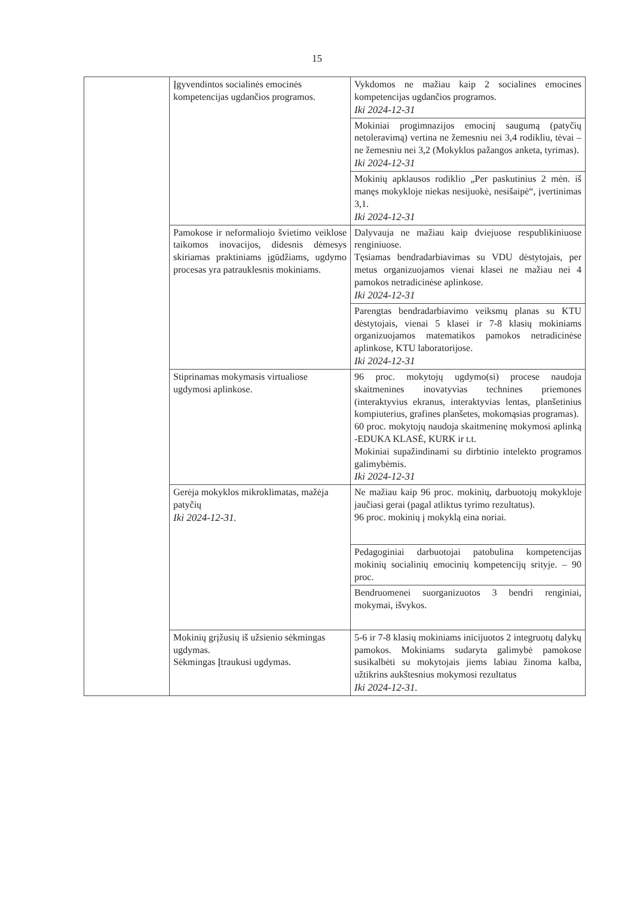15
| | Įgyvendintos socialinės emocinės kompetencijas ugdančios programos. | Vykdomos ne mažiau kaip 2 socialines emocines kompetencijas ugdančios programos. Iki 2024-12-31 |
| | | Mokiniai progimnazijos emocinį saugumą (patyčių netoleravimą) vertina ne žemesniu nei 3,4 rodikliu, tėvai – ne žemesniu nei 3,2 (Mokyklos pažangos anketa, tyrimas). Iki 2024-12-31 |
| | | Mokinių apklausos rodiklio „Per paskutinius 2 mėn. iš manęs mokykloje niekas nesijuokė, nesišaipė“, įvertinimas 3,1. Iki 2024-12-31 |
| | Pamokose ir neformaliojo švietimo veiklose taikomos inovacijos, didesnis dėmesys skiriamas praktiniams įgūdžiams, ugdymo procesas yra patrauklesnis mokiniams. | Dalyvauja ne mažiau kaip dviejuose respublikiniuose renginiuose. Tęsiamas bendradarbiavimas su VDU dėstytojais, per metus organizuojamos vienai klasei ne mažiau nei 4 pamokos netradicinėse aplinkose. Iki 2024-12-31 |
| | | Parengtas bendradarbiavimo veiksmų planas su KTU dėstytojais, vienai 5 klasei ir 7-8 klasių mokiniams organizuojamos matematikos pamokos netradicinėse aplinkose, KTU laboratorijose. Iki 2024-12-31 |
| | Stiprinamas mokymasis virtualiose ugdymosi aplinkose. | 96 proc. mokytojų ugdymo(si) procese naudoja skaitmenines inovatyvias technines priemones (interaktyvius ekranus, interaktyvias lentas, planšetinius kompiuterius, grafines planšetes, mokomąsias programas). 60 proc. mokytojų naudoja skaitmeninę mokymosi aplinką -EDUKA KLASĖ, KURK ir t.t. Mokiniai supažindinami su dirbtinio intelekto programos galimybėmis. Iki 2024-12-31 |
| | Gerėja mokyklos mikroklimatas, mažėja patyčių Iki 2024-12-31. | Ne mažiau kaip 96 proc. mokinių, darbuotojų mokykloje jaučiasi gerai (pagal atliktus tyrimo rezultatus). 96 proc. mokinių į mokyklą eina noriai. |
| | | Pedagoginiai darbuotojai patobulina kompetencijas mokinių socialinių emocinių kompetencijų srityje. – 90 proc. |
| | | Bendruomenei suorganizuotos 3 bendri renginiai, mokymai, išvykos. |
| | Mokinių grįžusių iš užsienio sėkmingas ugdymas. Sėkmingas Įtraukusi ugdymas. | 5-6 ir 7-8 klasių mokiniams inicijuotos 2 integruotų dalykų pamokos. Mokiniams sudaryta galimybė pamokose susikalbėti su mokytojais jiems labiau žinoma kalba, užtikrins aukštesnius mokymosi rezultatus Iki 2024-12-31. |